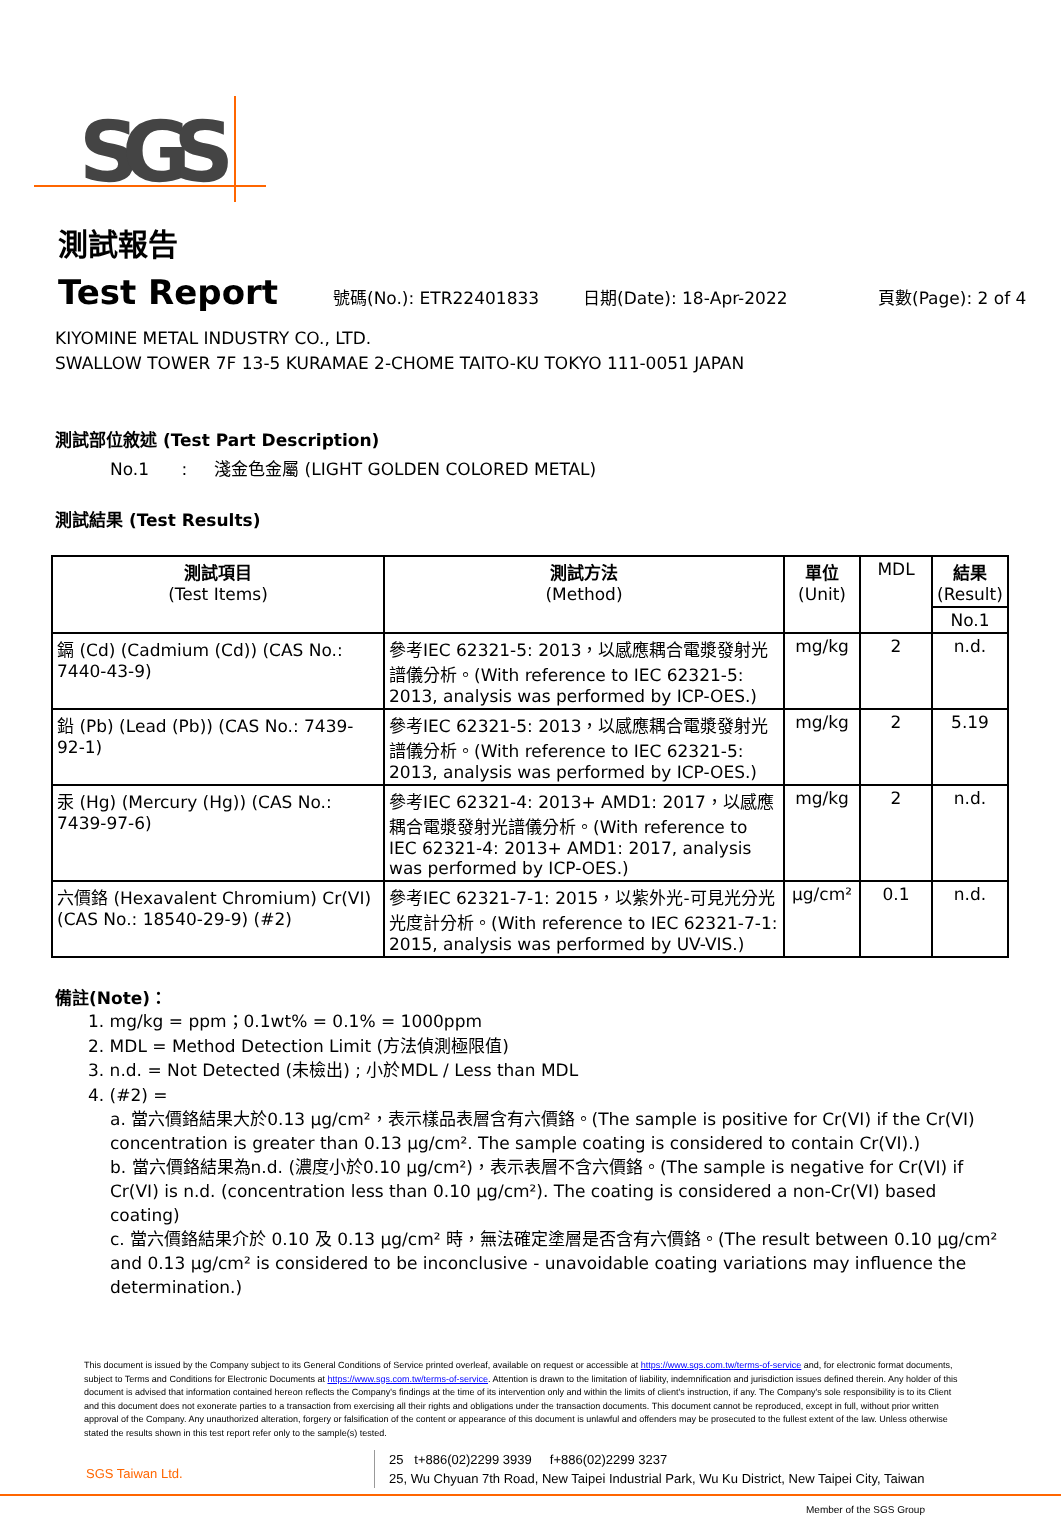SGS
測試報告
Test Report 號碼(No.): ETR22401833 日期(Date): 18-Apr-2022 頁數(Page): 2 of 4
KIYOMINE METAL INDUSTRY CO., LTD.
SWALLOW TOWER 7F 13-5 KURAMAE 2-CHOME TAITO-KU TOKYO 111-0051 JAPAN
測試部位敘述 (Test Part Description)
No.1 : 淺金色金屬 (LIGHT GOLDEN COLORED METAL)
測試結果 (Test Results)
| 測試項目 (Test Items) | 測試方法 (Method) | 單位 (Unit) | MDL | 結果 (Result) |
| --- | --- | --- | --- | --- |
| | | | | No.1 |
| 鎘 (Cd) (Cadmium (Cd)) (CAS No.: 7440-43-9) | 參考IEC 62321-5: 2013，以感應耦合電漿發射光譜儀分析。(With reference to IEC 62321-5: 2013, analysis was performed by ICP-OES.) | mg/kg | 2 | n.d. |
| 鉛 (Pb) (Lead (Pb)) (CAS No.: 7439-92-1) | 參考IEC 62321-5: 2013，以感應耦合電漿發射光譜儀分析。(With reference to IEC 62321-5: 2013, analysis was performed by ICP-OES.) | mg/kg | 2 | 5.19 |
| 汞 (Hg) (Mercury (Hg)) (CAS No.: 7439-97-6) | 參考IEC 62321-4: 2013+ AMD1: 2017，以感應耦合電漿發射光譜儀分析。(With reference to IEC 62321-4: 2013+ AMD1: 2017, analysis was performed by ICP-OES.) | mg/kg | 2 | n.d. |
| 六價鉻 (Hexavalent Chromium) Cr(VI) (CAS No.: 18540-29-9) (#2) | 參考IEC 62321-7-1: 2015，以紫外光-可見光分光光度計分析。(With reference to IEC 62321-7-1: 2015, analysis was performed by UV-VIS.) | μg/cm² | 0.1 | n.d. |
備註(Note)：
1. mg/kg = ppm；0.1wt% = 0.1% = 1000ppm
2. MDL = Method Detection Limit (方法偵測極限值)
3. n.d. = Not Detected (未檢出) ; 小於MDL / Less than MDL
4. (#2) =
a. 當六價鉻結果大於0.13 μg/cm²，表示樣品表層含有六價鉻。(The sample is positive for Cr(VI) if the Cr(VI) concentration is greater than 0.13 μg/cm². The sample coating is considered to contain Cr(VI).)
b. 當六價鉻結果為n.d. (濃度小於0.10 μg/cm²)，表示表層不含六價鉻。(The sample is negative for Cr(VI) if Cr(VI) is n.d. (concentration less than 0.10 μg/cm²). The coating is considered a non-Cr(VI) based coating)
c. 當六價鉻結果介於 0.10 及 0.13 μg/cm² 時，無法確定塗層是否含有六價鉻。(The result between 0.10 μg/cm² and 0.13 μg/cm² is considered to be inconclusive - unavoidable coating variations may influence the determination.)
This document is issued by the Company subject to its General Conditions of Service printed overleaf, available on request or accessible at https://www.sgs.com.tw/terms-of-service and, for electronic format documents, subject to Terms and Conditions for Electronic Documents at https://www.sgs.com.tw/terms-of-service. Attention is drawn to the limitation of liability, indemnification and jurisdiction issues defined therein. Any holder of this document is advised that information contained hereon reflects the Company's findings at the time of its intervention only and within the limits of client's instruction, if any. The Company's sole responsibility is to its Client and this document does not exonerate parties to a transaction from exercising all their rights and obligations under the transaction documents. This document cannot be reproduced, except in full, without prior written approval of the Company. Any unauthorized alteration, forgery or falsification of the content or appearance of this document is unlawful and offenders may be prosecuted to the fullest extent of the law. Unless otherwise stated the results shown in this test report refer only to the sample(s) tested.
SGS Taiwan Ltd.
25 t+886(02)2299 3939 f+886(02)2299 3237
25, Wu Chyuan 7th Road, New Taipei Industrial Park, Wu Ku District, New Taipei City, Taiwan
Member of the SGS Group